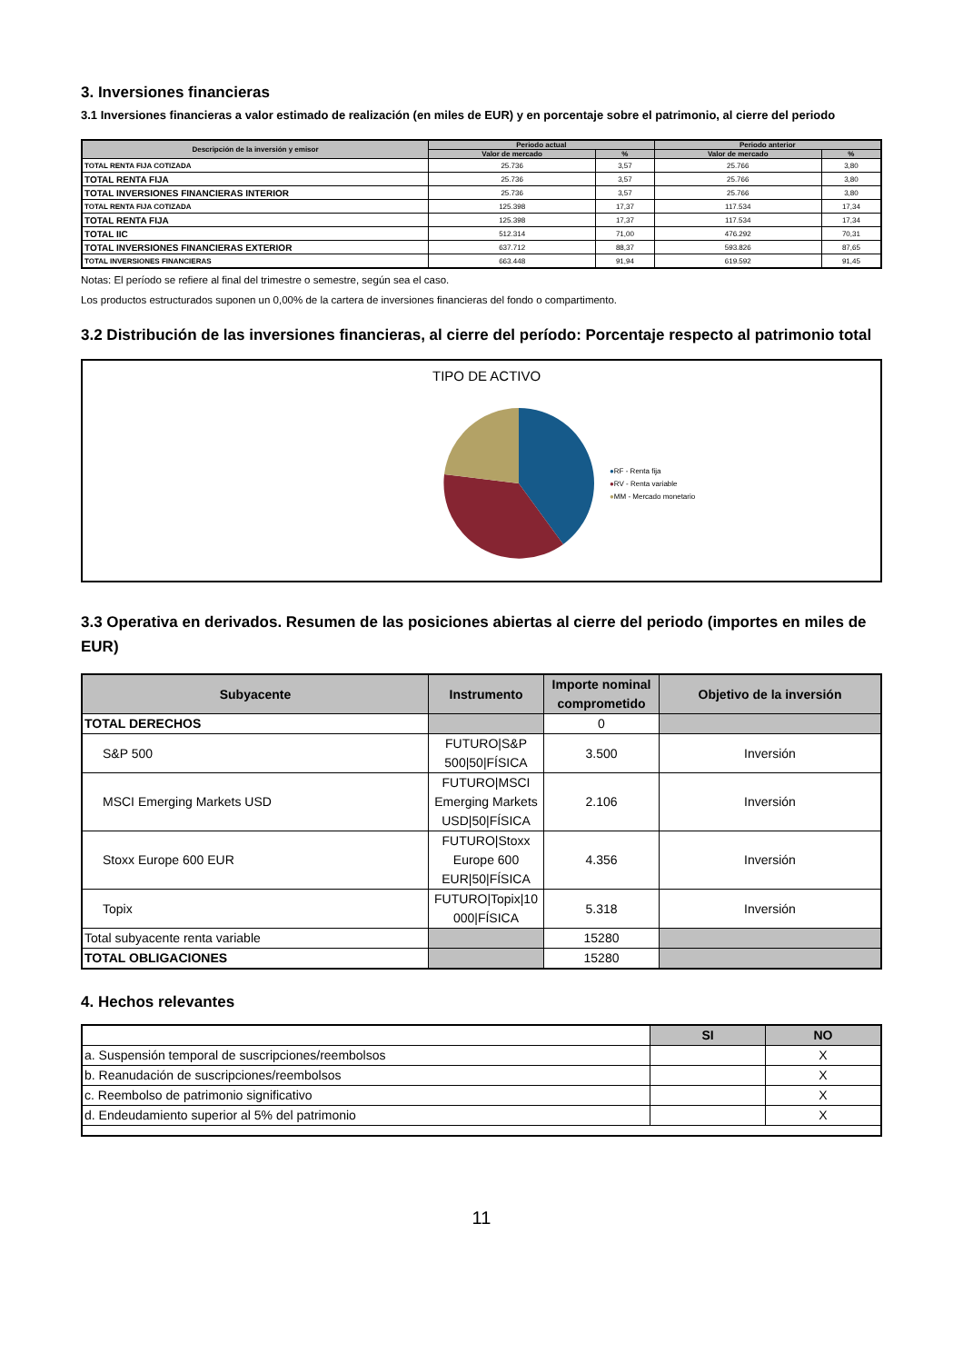3. Inversiones financieras
3.1 Inversiones financieras a valor estimado de realización (en miles de EUR) y en porcentaje sobre el patrimonio, al cierre del periodo
| Descripción de la inversión y emisor | Periodo actual | | Periodo anterior | |
| --- | --- | --- | --- | --- |
| | Valor de mercado | % | Valor de mercado | % |
| TOTAL RENTA FIJA COTIZADA | 25.736 | 3,57 | 25.766 | 3,80 |
| TOTAL RENTA FIJA | 25.736 | 3,57 | 25.766 | 3,80 |
| TOTAL INVERSIONES FINANCIERAS INTERIOR | 25.736 | 3,57 | 25.766 | 3,80 |
| TOTAL RENTA FIJA COTIZADA | 125.398 | 17,37 | 117.534 | 17,34 |
| TOTAL RENTA FIJA | 125.398 | 17,37 | 117.534 | 17,34 |
| TOTAL IIC | 512.314 | 71,00 | 476.292 | 70,31 |
| TOTAL INVERSIONES FINANCIERAS EXTERIOR | 637.712 | 88,37 | 593.826 | 87,65 |
| TOTAL INVERSIONES FINANCIERAS | 663.448 | 91,94 | 619.592 | 91,45 |
Notas: El período se refiere al final del trimestre o semestre, según sea el caso.
Los productos estructurados suponen un 0,00% de la cartera de inversiones financieras del fondo o compartimento.
3.2 Distribución de las inversiones financieras, al cierre del período: Porcentaje respecto al patrimonio total
TIPO DE ACTIVO
●RF - Renta fija
●RV - Renta variable
●MM - Mercado monetario
3.3 Operativa en derivados. Resumen de las posiciones abiertas al cierre del periodo (importes en miles de EUR)
| Subyacente | Instrumento | Importe nominal comprometido | Objetivo de la inversión |
| --- | --- | --- | --- |
| TOTAL DERECHOS | | 0 | |
| S&P 500 | FUTURO/S&P 500/50/FÍSICA | 3.500 | Inversión |
| MSCI Emerging Markets USD | FUTURO/MSCI Emerging Markets USD/50/FÍSICA | 2.106 | Inversión |
| Stoxx Europe 600 EUR | FUTURO/Stoxx Europe 600 EUR/50/FÍSICA | 4.356 | Inversión |
| Topix | FUTURO/Topix/10 000/FÍSICA | 5.318 | Inversión |
| Total subyacente renta variable | | 15280 | |
| TOTAL OBLIGACIONES | | 15280 | |
4. Hechos relevantes
| | SI | NO |
| a. Suspensión temporal de suscripciones/reembolsos | | X |
| b. Reanudación de suscripciones/reembolsos | | X |
| c. Reembolso de patrimonio significativo | | X |
| d. Endeudamiento superior al 5% del patrimonio | | X |
11